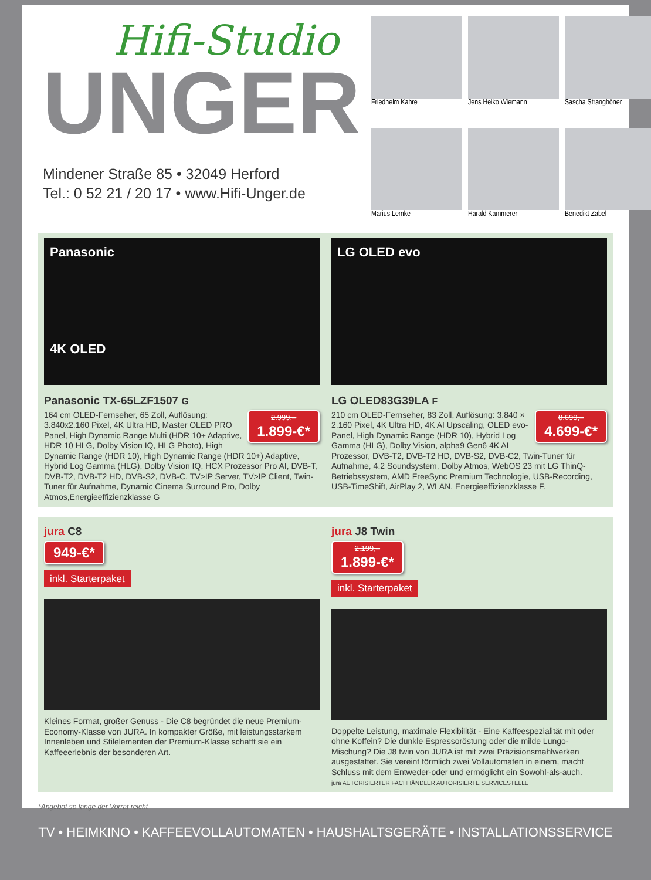Hifi-Studio
UNGER
Mindener Straße 85 • 32049 Herford
Tel.: 0 52 21 / 20 17 • www.Hifi-Unger.de
Friedhelm Kahre
Jens Heiko Wiemann
Sascha Stranghöner
Marius Lemke
Harald Kammerer
Benedikt Zabel
Panasonic
4K OLED
Panasonic TX-65LZF1507 G
2.999,– 1.899-€*
164 cm OLED-Fernseher, 65 Zoll, Auflösung: 3.840x2.160 Pixel, 4K Ultra HD, Master OLED PRO Panel, High Dynamic Range Multi (HDR 10+ Adaptive, HDR 10 HLG, Dolby Vision IQ, HLG Photo), High Dynamic Range (HDR 10), High Dynamic Range (HDR 10+) Adaptive, Hybrid Log Gamma (HLG), Dolby Vision IQ, HCX Prozessor Pro AI, DVB-T, DVB-T2, DVB-T2 HD, DVB-S2, DVB-C, TV>IP Server, TV>IP Client, Twin-Tuner für Aufnahme, Dynamic Cinema Surround Pro, Dolby Atmos,Energieeffizienzklasse G
LG OLED evo
LG OLED83G39LA F
8.699,– 4.699-€*
210 cm OLED-Fernseher, 83 Zoll, Auflösung: 3.840 × 2.160 Pixel, 4K Ultra HD, 4K AI Upscaling, OLED evo-Panel, High Dynamic Range (HDR 10), Hybrid Log Gamma (HLG), Dolby Vision, alpha9 Gen6 4K AI Prozessor, DVB-T2, DVB-T2 HD, DVB-S2, DVB-C2, Twin-Tuner für Aufnahme, 4.2 Soundsystem, Dolby Atmos, WebOS 23 mit LG ThinQ-Betriebssystem, AMD FreeSync Premium Technologie, USB-Recording, USB-TimeShift, AirPlay 2, WLAN, Energieeffizienzklasse F.
jura C8
949-€*
inkl. Starterpaket
Kleines Format, großer Genuss - Die C8 begründet die neue Premium-Economy-Klasse von JURA. In kompakter Größe, mit leistungsstarkem Innenleben und Stilelementen der Premium-Klasse schafft sie ein Kaffeeerlebnis der besonderen Art.
jura J8 Twin
2.199,– 1.899-€*
inkl. Starterpaket
Doppelte Leistung, maximale Flexibilität - Eine Kaffeespezialität mit oder ohne Koffein? Die dunkle Espressoröstung oder die milde Lungo-Mischung? Die J8 twin von JURA ist mit zwei Präzisionsmahlwerken ausgestattet. Sie vereint förmlich zwei Vollautomaten in einem, macht Schluss mit dem Entweder-oder und ermöglicht ein Sowohl-als-auch.
jura AUTORISIERTER FACHHÄNDLER AUTORISIERTE SERVICESTELLE
*Angebot so lange der Vorrat reicht
TV • HEIMKINO • KAFFEEVOLLAUTOMATEN • HAUSHALTSGERÄTE • INSTALLATIONSSERVICE